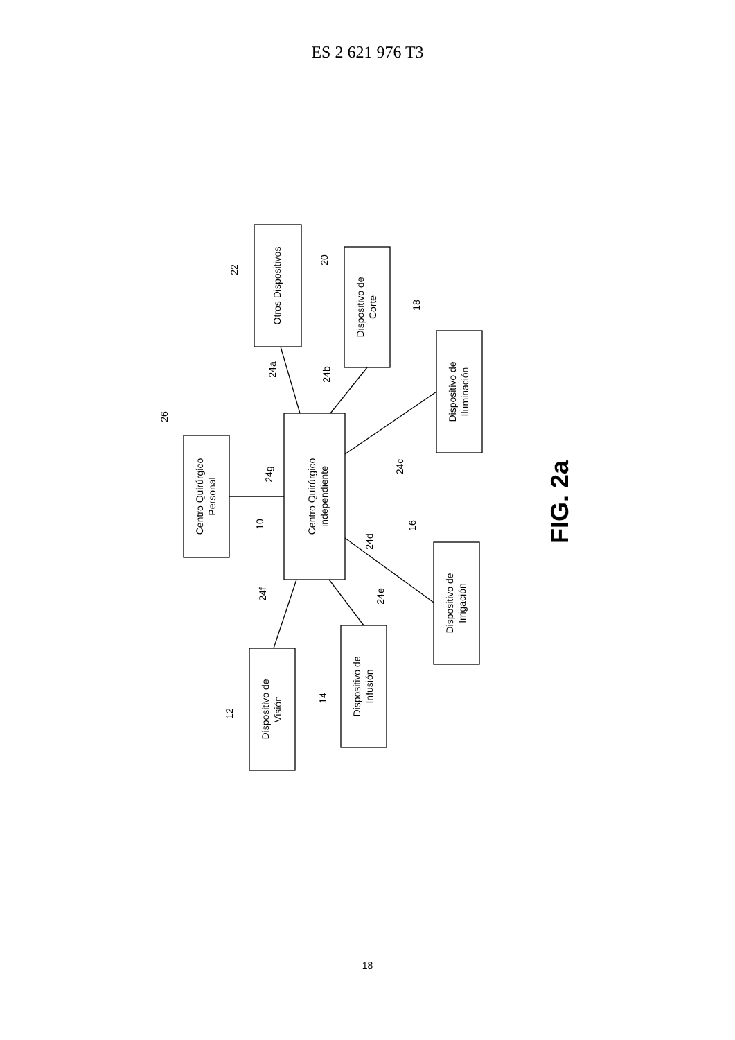ES 2 621 976 T3
Centro Quirúrgico
independiente
Centro Quirúrgico
Personal
Otros Dispositivos
Dispositivo de
Corte
Dispositivo de
Iluminación
Dispositivo de
Irrigación
Dispositivo de
Infusión
Dispositivo de
Visión
26
10
22
20
18
16
14
12
24g
24a
24b
24c
24d
24e
24f
FIG. 2a
18